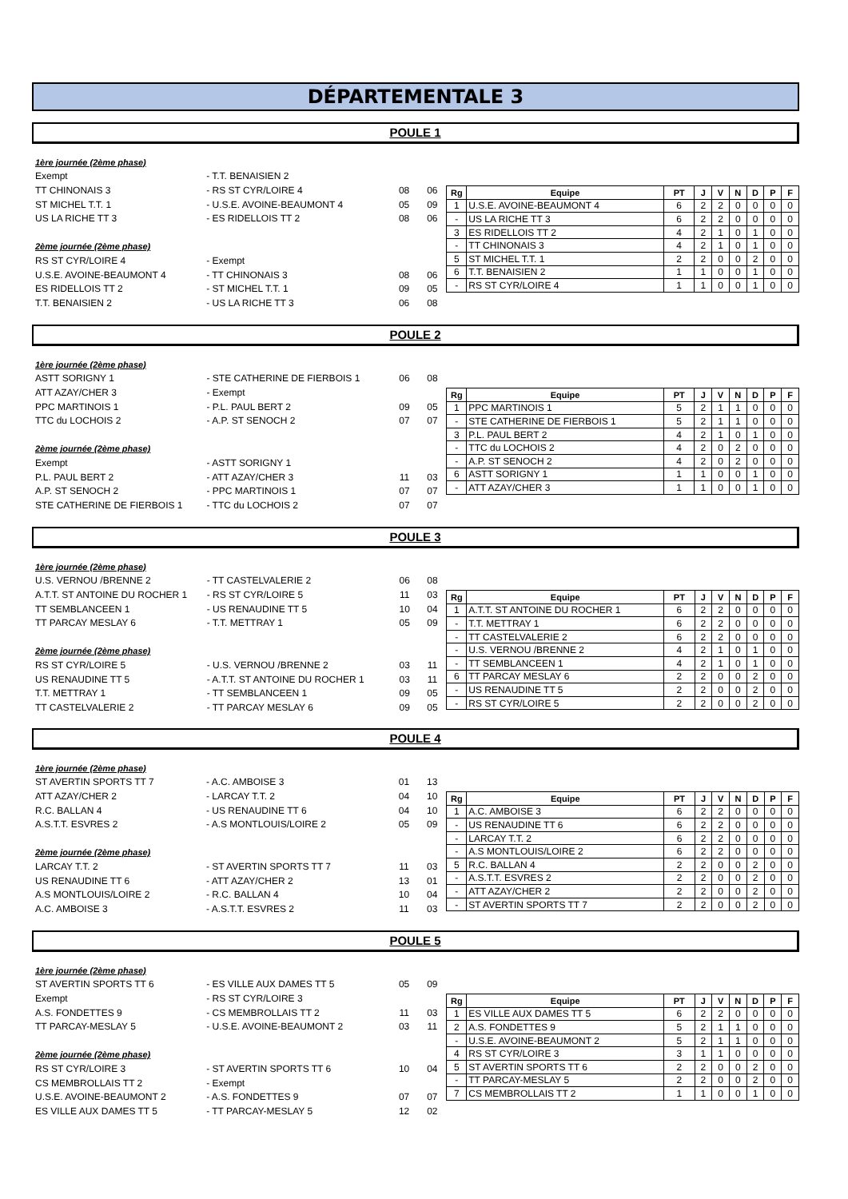DÉPARTEMENTALE 3
POULE 1
| 1ère journée (2ème phase) | | | |
| Exempt | - T.T. BENAISIEN 2 | | |
| TT CHINONAIS 3 | - RS ST CYR/LOIRE 4 | 08 | 06 |
| ST MICHEL T.T. 1 | - U.S.E. AVOINE-BEAUMONT 4 | 05 | 09 |
| US LA RICHE TT 3 | - ES RIDELLOIS TT 2 | 08 | 06 |
| 2ème journée (2ème phase) | | | |
| RS ST CYR/LOIRE 4 | - Exempt | | |
| U.S.E. AVOINE-BEAUMONT 4 | - TT CHINONAIS 3 | 08 | 06 |
| ES RIDELLOIS TT 2 | - ST MICHEL T.T. 1 | 09 | 05 |
| T.T. BENAISIEN 2 | - US LA RICHE TT 3 | 06 | 08 |
| Rg | Equipe | PT | J | V | N | D | P | F |
| --- | --- | --- | --- | --- | --- | --- | --- | --- |
| 1 | U.S.E. AVOINE-BEAUMONT 4 | 6 | 2 | 2 | 0 | 0 | 0 | 0 |
| - | US LA RICHE TT 3 | 6 | 2 | 2 | 0 | 0 | 0 | 0 |
| 3 | ES RIDELLOIS TT 2 | 4 | 2 | 1 | 0 | 1 | 0 | 0 |
| - | TT CHINONAIS 3 | 4 | 2 | 1 | 0 | 1 | 0 | 0 |
| 5 | ST MICHEL T.T. 1 | 2 | 2 | 0 | 0 | 2 | 0 | 0 |
| 6 | T.T. BENAISIEN 2 | 1 | 1 | 0 | 0 | 1 | 0 | 0 |
| - | RS ST CYR/LOIRE 4 | 1 | 1 | 0 | 0 | 1 | 0 | 0 |
POULE 2
| 1ère journée (2ème phase) | | | |
| ASTT SORIGNY 1 | - STE CATHERINE DE FIERBOIS 1 | 06 | 08 |
| ATT AZAY/CHER 3 | - Exempt | | |
| PPC MARTINOIS 1 | - P.L. PAUL BERT 2 | 09 | 05 |
| TTC du LOCHOIS 2 | - A.P. ST SENOCH 2 | 07 | 07 |
| 2ème journée (2ème phase) | | | |
| Exempt | - ASTT SORIGNY 1 | | |
| P.L. PAUL BERT 2 | - ATT AZAY/CHER 3 | 11 | 03 |
| A.P. ST SENOCH 2 | - PPC MARTINOIS 1 | 07 | 07 |
| STE CATHERINE DE FIERBOIS 1 | - TTC du LOCHOIS 2 | 07 | 07 |
| Rg | Equipe | PT | J | V | N | D | P | F |
| --- | --- | --- | --- | --- | --- | --- | --- | --- |
| 1 | PPC MARTINOIS 1 | 5 | 2 | 1 | 1 | 0 | 0 | 0 |
| - | STE CATHERINE DE FIERBOIS 1 | 5 | 2 | 1 | 1 | 0 | 0 | 0 |
| 3 | P.L. PAUL BERT 2 | 4 | 2 | 1 | 0 | 1 | 0 | 0 |
| - | TTC du LOCHOIS 2 | 4 | 2 | 0 | 2 | 0 | 0 | 0 |
| - | A.P. ST SENOCH 2 | 4 | 2 | 0 | 2 | 0 | 0 | 0 |
| 6 | ASTT SORIGNY 1 | 1 | 1 | 0 | 0 | 1 | 0 | 0 |
| - | ATT AZAY/CHER 3 | 1 | 1 | 0 | 0 | 1 | 0 | 0 |
POULE 3
| 1ère journée (2ème phase) | | | |
| U.S. VERNOU /BRENNE 2 | - TT CASTELVALERIE 2 | 06 | 08 |
| A.T.T. ST ANTOINE DU ROCHER 1 | - RS ST CYR/LOIRE 5 | 11 | 03 |
| TT SEMBLANCEEN 1 | - US RENAUDINE TT 5 | 10 | 04 |
| TT PARCAY MESLAY 6 | - T.T. METTRAY 1 | 05 | 09 |
| 2ème journée (2ème phase) | | | |
| RS ST CYR/LOIRE 5 | - U.S. VERNOU /BRENNE 2 | 03 | 11 |
| US RENAUDINE TT 5 | - A.T.T. ST ANTOINE DU ROCHER 1 | 03 | 11 |
| T.T. METTRAY 1 | - TT SEMBLANCEEN 1 | 09 | 05 |
| TT CASTELVALERIE 2 | - TT PARCAY MESLAY 6 | 09 | 05 |
| Rg | Equipe | PT | J | V | N | D | P | F |
| --- | --- | --- | --- | --- | --- | --- | --- | --- |
| 1 | A.T.T. ST ANTOINE DU ROCHER 1 | 6 | 2 | 2 | 0 | 0 | 0 | 0 |
| - | T.T. METTRAY 1 | 6 | 2 | 2 | 0 | 0 | 0 | 0 |
| - | TT CASTELVALERIE 2 | 6 | 2 | 2 | 0 | 0 | 0 | 0 |
| - | U.S. VERNOU /BRENNE 2 | 4 | 2 | 1 | 0 | 1 | 0 | 0 |
| - | TT SEMBLANCEEN 1 | 4 | 2 | 1 | 0 | 1 | 0 | 0 |
| 6 | TT PARCAY MESLAY 6 | 2 | 2 | 0 | 0 | 2 | 0 | 0 |
| - | US RENAUDINE TT 5 | 2 | 2 | 0 | 0 | 2 | 0 | 0 |
| - | RS ST CYR/LOIRE 5 | 2 | 2 | 0 | 0 | 2 | 0 | 0 |
POULE 4
| 1ère journée (2ème phase) | | | |
| ST AVERTIN SPORTS TT 7 | - A.C. AMBOISE 3 | 01 | 13 |
| ATT AZAY/CHER 2 | - LARCAY T.T. 2 | 04 | 10 |
| R.C. BALLAN 4 | - US RENAUDINE TT 6 | 04 | 10 |
| A.S.T.T. ESVRES 2 | - A.S MONTLOUIS/LOIRE 2 | 05 | 09 |
| 2ème journée (2ème phase) | | | |
| LARCAY T.T. 2 | - ST AVERTIN SPORTS TT 7 | 11 | 03 |
| US RENAUDINE TT 6 | - ATT AZAY/CHER 2 | 13 | 01 |
| A.S MONTLOUIS/LOIRE 2 | - R.C. BALLAN 4 | 10 | 04 |
| A.C. AMBOISE 3 | - A.S.T.T. ESVRES 2 | 11 | 03 |
| Rg | Equipe | PT | J | V | N | D | P | F |
| --- | --- | --- | --- | --- | --- | --- | --- | --- |
| 1 | A.C. AMBOISE 3 | 6 | 2 | 2 | 0 | 0 | 0 | 0 |
| - | US RENAUDINE TT 6 | 6 | 2 | 2 | 0 | 0 | 0 | 0 |
| - | LARCAY T.T. 2 | 6 | 2 | 2 | 0 | 0 | 0 | 0 |
| - | A.S MONTLOUIS/LOIRE 2 | 6 | 2 | 2 | 0 | 0 | 0 | 0 |
| 5 | R.C. BALLAN 4 | 2 | 2 | 0 | 0 | 2 | 0 | 0 |
| - | A.S.T.T. ESVRES 2 | 2 | 2 | 0 | 0 | 2 | 0 | 0 |
| - | ATT AZAY/CHER 2 | 2 | 2 | 0 | 0 | 2 | 0 | 0 |
| - | ST AVERTIN SPORTS TT 7 | 2 | 2 | 0 | 0 | 2 | 0 | 0 |
POULE 5
| 1ère journée (2ème phase) | | | |
| ST AVERTIN SPORTS TT 6 | - ES VILLE AUX DAMES TT 5 | 05 | 09 |
| Exempt | - RS ST CYR/LOIRE 3 | | |
| A.S. FONDETTES 9 | - CS MEMBROLLAIS TT 2 | 11 | 03 |
| TT PARCAY-MESLAY 5 | - U.S.E. AVOINE-BEAUMONT 2 | 03 | 11 |
| 2ème journée (2ème phase) | | | |
| RS ST CYR/LOIRE 3 | - ST AVERTIN SPORTS TT 6 | 10 | 04 |
| CS MEMBROLLAIS TT 2 | - Exempt | | |
| U.S.E. AVOINE-BEAUMONT 2 | - A.S. FONDETTES 9 | 07 | 07 |
| ES VILLE AUX DAMES TT 5 | - TT PARCAY-MESLAY 5 | 12 | 02 |
| Rg | Equipe | PT | J | V | N | D | P | F |
| --- | --- | --- | --- | --- | --- | --- | --- | --- |
| 1 | ES VILLE AUX DAMES TT 5 | 6 | 2 | 2 | 0 | 0 | 0 | 0 |
| 2 | A.S. FONDETTES 9 | 5 | 2 | 1 | 1 | 0 | 0 | 0 |
| - | U.S.E. AVOINE-BEAUMONT 2 | 5 | 2 | 1 | 1 | 0 | 0 | 0 |
| 4 | RS ST CYR/LOIRE 3 | 3 | 1 | 1 | 0 | 0 | 0 | 0 |
| 5 | ST AVERTIN SPORTS TT 6 | 2 | 2 | 0 | 0 | 2 | 0 | 0 |
| - | TT PARCAY-MESLAY 5 | 2 | 2 | 0 | 0 | 2 | 0 | 0 |
| 7 | CS MEMBROLLAIS TT 2 | 1 | 1 | 0 | 0 | 1 | 0 | 0 |